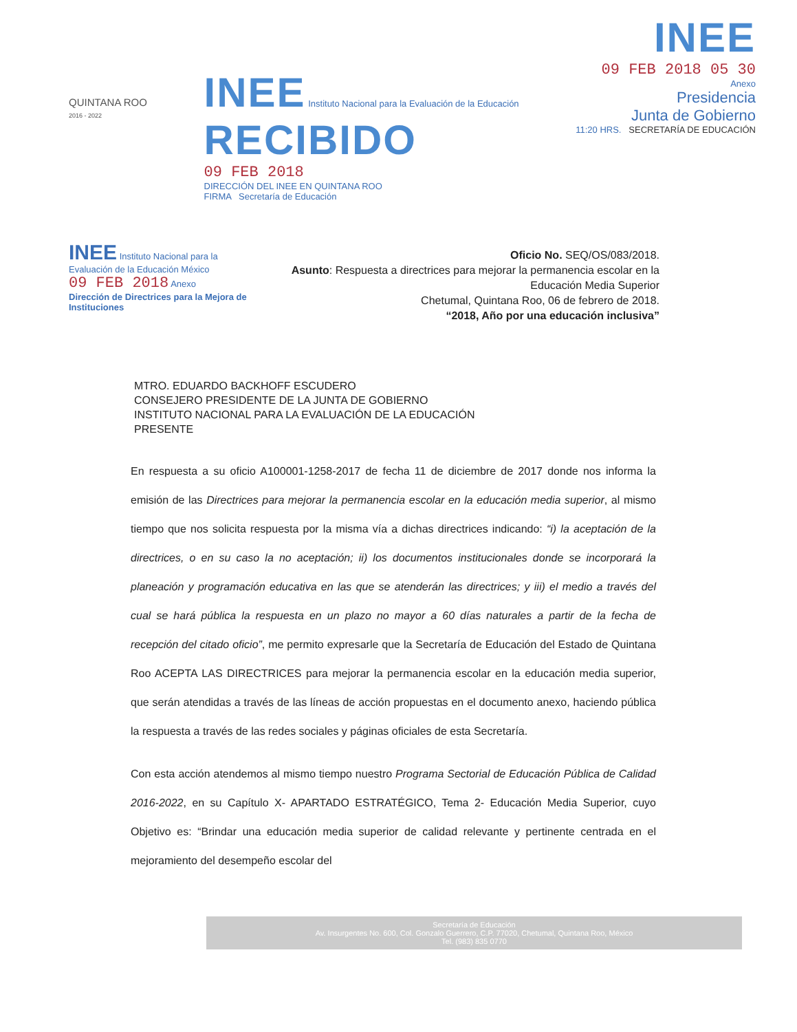QUINTANA ROO
2016 - 2022
INEE Instituto Nacional para la Evaluación de la Educación
RECIBIDO
09 FEB 2018
DIRECCIÓN DEL INEE EN QUINTANA ROO
FIRMA Secretaría de Educación
INEE
09 FEB 2018 05 30
Anexo
Presidencia
Junta de Gobierno
11:20 HRS. SECRETARÍA DE EDUCACIÓN
INEE Instituto Nacional para la Evaluación de la Educación México
09 FEB 2018 Anexo
Dirección de Directrices para la Mejora de Instituciones
Oficio No. SEQ/OS/083/2018.
Asunto: Respuesta a directrices para mejorar la permanencia escolar en la Educación Media Superior
Chetumal, Quintana Roo, 06 de febrero de 2018.
“2018, Año por una educación inclusiva”
MTRO. EDUARDO BACKHOFF ESCUDERO
CONSEJERO PRESIDENTE DE LA JUNTA DE GOBIERNO
INSTITUTO NACIONAL PARA LA EVALUACIÓN DE LA EDUCACIÓN
PRESENTE
En respuesta a su oficio A100001-1258-2017 de fecha 11 de diciembre de 2017 donde nos informa la emisión de las Directrices para mejorar la permanencia escolar en la educación media superior, al mismo tiempo que nos solicita respuesta por la misma vía a dichas directrices indicando: “i) la aceptación de la directrices, o en su caso la no aceptación; ii) los documentos institucionales donde se incorporará la planeación y programación educativa en las que se atenderán las directrices; y iii) el medio a través del cual se hará pública la respuesta en un plazo no mayor a 60 días naturales a partir de la fecha de recepción del citado oficio”, me permito expresarle que la Secretaría de Educación del Estado de Quintana Roo ACEPTA LAS DIRECTRICES para mejorar la permanencia escolar en la educación media superior, que serán atendidas a través de las líneas de acción propuestas en el documento anexo, haciendo pública la respuesta a través de las redes sociales y páginas oficiales de esta Secretaría.
Con esta acción atendemos al mismo tiempo nuestro Programa Sectorial de Educación Pública de Calidad 2016-2022, en su Capítulo X- APARTADO ESTRATÉGICO, Tema 2- Educación Media Superior, cuyo Objetivo es: “Brindar una educación media superior de calidad relevante y pertinente centrada en el mejoramiento del desempeño escolar del
Secretaría de Educación
Av. Insurgentes No. 600, Col. Gonzalo Guerrero, C.P. 77020, Chetumal, Quintana Roo, México
Tel. (983) 835 0770